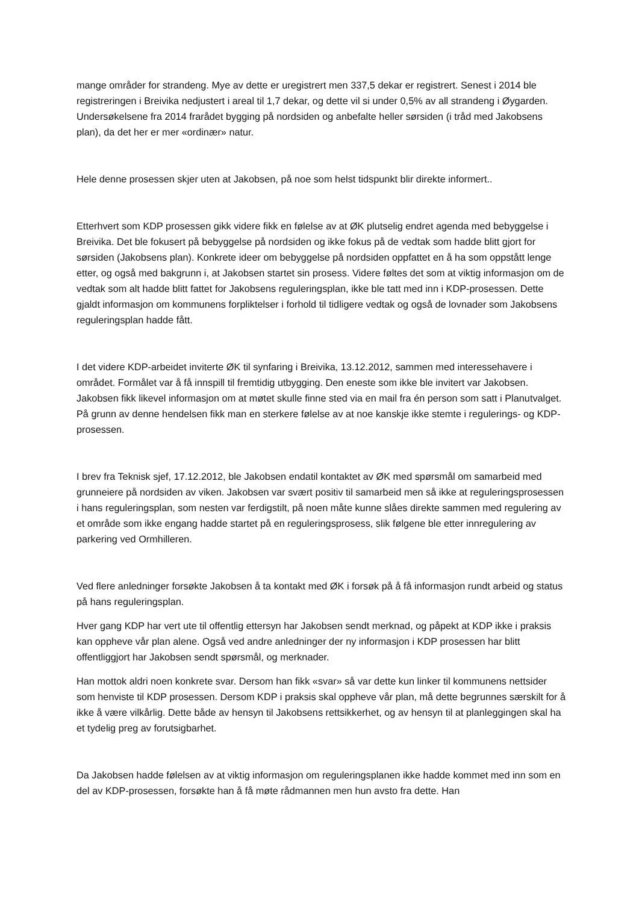mange områder for strandeng. Mye av dette er uregistrert men 337,5 dekar er registrert. Senest i 2014 ble registreringen i Breivika nedjustert i areal til 1,7 dekar, og dette vil si under 0,5% av all strandeng i Øygarden. Undersøkelsene fra 2014 frarådet bygging på nordsiden og anbefalte heller sørsiden (i tråd med Jakobsens plan), da det her er mer «ordinær» natur.
Hele denne prosessen skjer uten at Jakobsen, på noe som helst tidspunkt blir direkte informert..
Etterhvert som KDP prosessen gikk videre fikk en følelse av at ØK plutselig endret agenda med bebyggelse i Breivika. Det ble fokusert på bebyggelse på nordsiden og ikke fokus på de vedtak som hadde blitt gjort for sørsiden (Jakobsens plan). Konkrete ideer om bebyggelse på nordsiden oppfattet en å ha som oppstått lenge etter, og også med bakgrunn i, at Jakobsen startet sin prosess. Videre føltes det som at viktig informasjon om de vedtak som alt hadde blitt fattet for Jakobsens reguleringsplan, ikke ble tatt med inn i KDP-prosessen. Dette gjaldt informasjon om kommunens forpliktelser i forhold til tidligere vedtak og også de lovnader som Jakobsens reguleringsplan hadde fått.
I det videre KDP-arbeidet inviterte ØK til synfaring i Breivika, 13.12.2012, sammen med interessehavere i området. Formålet var å få innspill til fremtidig utbygging. Den eneste som ikke ble invitert var Jakobsen. Jakobsen fikk likevel informasjon om at møtet skulle finne sted via en mail fra én person som satt i Planutvalget. På grunn av denne hendelsen fikk man en sterkere følelse av at noe kanskje ikke stemte i regulerings- og KDP-prosessen.
I brev fra Teknisk sjef, 17.12.2012, ble Jakobsen endatil kontaktet av ØK med spørsmål om samarbeid med grunneiere på nordsiden av viken. Jakobsen var svært positiv til samarbeid men så ikke at reguleringsprosessen i hans reguleringsplan, som nesten var ferdigstilt, på noen måte kunne slåes direkte sammen med regulering av et område som ikke engang hadde startet på en reguleringsprosess, slik følgene ble etter innregulering av parkering ved Ormhilleren.
Ved flere anledninger forsøkte Jakobsen å ta kontakt med ØK i forsøk på å få informasjon rundt arbeid og status på hans reguleringsplan.
Hver gang KDP har vert ute til offentlig ettersyn har Jakobsen sendt merknad, og påpekt at KDP ikke i praksis kan oppheve vår plan alene. Også ved andre anledninger der ny informasjon i KDP prosessen har blitt offentliggjort har Jakobsen sendt spørsmål, og merknader.
Han mottok aldri noen konkrete svar. Dersom han fikk «svar» så var dette kun linker til kommunens nettsider som henviste til KDP prosessen. Dersom KDP i praksis skal oppheve vår plan, må dette begrunnes særskilt for å ikke å være vilkårlig. Dette både av hensyn til Jakobsens rettsikkerhet, og av hensyn til at planleggingen skal ha et tydelig preg av forutsigbarhet.
Da Jakobsen hadde følelsen av at viktig informasjon om reguleringsplanen ikke hadde kommet med inn som en del av KDP-prosessen, forsøkte han å få møte rådmannen men hun avsto fra dette. Han